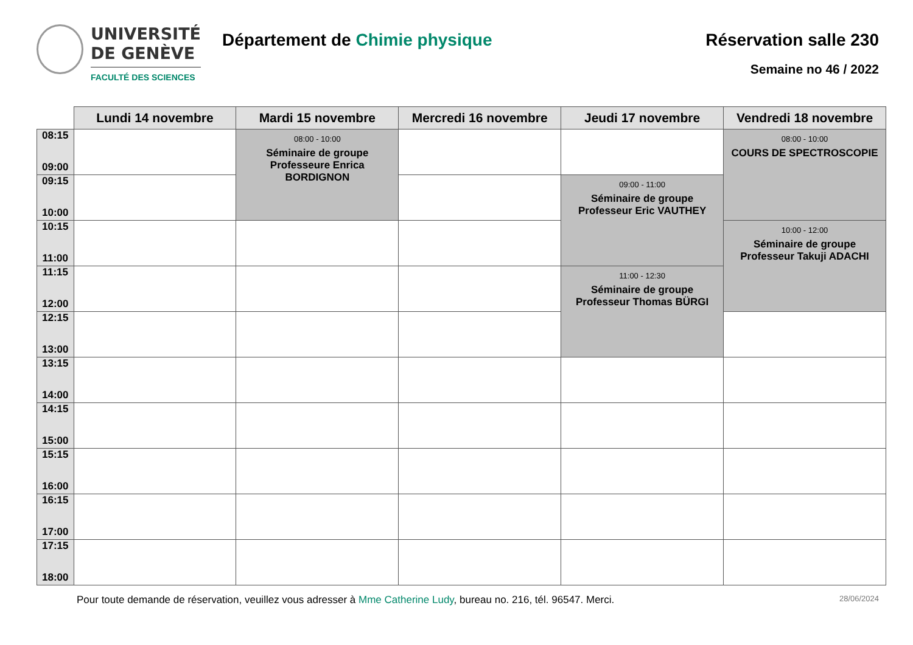UNIVERSITÉ
DE GENÈVE
FACULTÉ DES SCIENCES
Département de Chimie physique Réservation salle 230
Semaine no 46 / 2022
| | Lundi 14 novembre | Mardi 15 novembre | Mercredi 16 novembre | Jeudi 17 novembre | Vendredi 18 novembre |
| --- | --- | --- | --- | --- | --- |
| 08:15 09:00 | | 08:00 - 10:00 Séminaire de groupe Professeure Enrica BORDIGNON | | | 08:00 - 10:00 COURS DE SPECTROSCOPIE |
| 09:15 10:00 | | | | 09:00 - 11:00 Séminaire de groupe Professeur Eric VAUTHEY | |
| 10:15 11:00 | | | | | 10:00 - 12:00 Séminaire de groupe Professeur Takuji ADACHI |
| 11:15 12:00 | | | | 11:00 - 12:30 Séminaire de groupe Professeur Thomas BÜRGI | |
| 12:15 13:00 | | | | | |
| 13:15 14:00 | | | | | |
| 14:15 15:00 | | | | | |
| 15:15 16:00 | | | | | |
| 16:15 17:00 | | | | | |
| 17:15 18:00 | | | | | |
Pour toute demande de réservation, veuillez vous adresser à Mme Catherine Ludy, bureau no. 216, tél. 96547. Merci.
28/06/2024